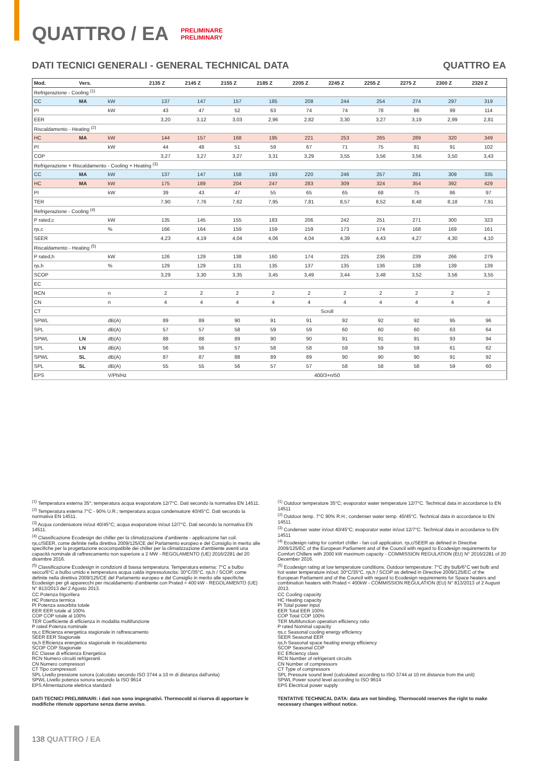QUATTRO / EA
PRELIMINARE
PRELIMINARY
DATI TECNICI GENERALI - GENERAL TECHNICAL DATA QUATTRO EA
| Mod. | Vers. | | 2135 Z | 2145 Z | 2155 Z | 2185 Z | 2205 Z | 2245 Z | 2255 Z | 2275 Z | 2300 Z | 2320 Z |
| --- | --- | --- | --- | --- | --- | --- | --- | --- | --- | --- | --- | --- |
| Refrigerazione - Cooling <sup>(1)</sup> | | | | | | | | | | | | |
| CC | MA | kW | 137 | 147 | 157 | 185 | 208 | 244 | 254 | 274 | 297 | 319 |
| PI | | kW | 43 | 47 | 52 | 63 | 74 | 74 | 78 | 86 | 99 | 114 |
| EER | | | 3,20 | 3,12 | 3,03 | 2,96 | 2,82 | 3,30 | 3,27 | 3,19 | 2,99 | 2,81 |
| Riscaldamento - Heating <sup>(2)</sup> | | | | | | | | | | | | |
| HC | MA | kW | 144 | 157 | 168 | 195 | 221 | 253 | 265 | 289 | 320 | 349 |
| PI | | kW | 44 | 48 | 51 | 59 | 67 | 71 | 75 | 81 | 91 | 102 |
| COP | | | 3,27 | 3,27 | 3,27 | 3,31 | 3,29 | 3,55 | 3,56 | 3,56 | 3,50 | 3,43 |
| Refrigerazione + Riscaldamento - Cooling + Heating <sup>(3)</sup> | | | | | | | | | | | | |
| CC | MA | kW | 137 | 147 | 158 | 193 | 220 | 246 | 257 | 281 | 309 | 335 |
| HC | MA | kW | 175 | 189 | 204 | 247 | 283 | 309 | 324 | 354 | 392 | 429 |
| PI | | kW | 39 | 43 | 47 | 55 | 65 | 65 | 68 | 75 | 86 | 97 |
| TER | | | 7,90 | 7,76 | 7,62 | 7,95 | 7,81 | 8,57 | 8,52 | 8,48 | 8,18 | 7,91 |
| Refrigerazione - Cooling <sup>(4)</sup> | | | | | | | | | | | | |
| P rated,c | | kW | 135 | 145 | 155 | 183 | 206 | 242 | 251 | 271 | 300 | 323 |
| ηs,c | | % | 166 | 164 | 159 | 159 | 159 | 173 | 174 | 168 | 169 | 161 |
| SEER | | | 4,23 | 4,19 | 4,04 | 4,06 | 4,04 | 4,39 | 4,43 | 4,27 | 4,30 | 4,10 |
| Riscaldamento - Heating <sup>(5)</sup> | | | | | | | | | | | | |
| P rated,h | | kW | 126 | 129 | 138 | 160 | 174 | 225 | 236 | 239 | 266 | 279 |
| ηs,h | | % | 129 | 129 | 131 | 135 | 137 | 135 | 136 | 138 | 139 | 139 |
| SCOP | | | 3,29 | 3,30 | 3,35 | 3,45 | 3,49 | 3,44 | 3,48 | 3,52 | 3,56 | 3,55 |
| EC | | | | | | | | | | | | |
| RCN | | n | 2 | 2 | 2 | 2 | 2 | 2 | 2 | 2 | 2 | 2 |
| CN | | n | 4 | 4 | 4 | 4 | 4 | 4 | 4 | 4 | 4 | 4 |
| CT | | | Scroll | | | | | | | | | |
| SPWL | | dB(A) | 89 | 89 | 90 | 91 | 91 | 92 | 92 | 92 | 95 | 96 |
| SPL | | dB(A) | 57 | 57 | 58 | 59 | 59 | 60 | 60 | 60 | 63 | 64 |
| SPWL | LN | dB(A) | 88 | 88 | 89 | 90 | 90 | 91 | 91 | 91 | 93 | 94 |
| SPL | LN | dB(A) | 56 | 56 | 57 | 58 | 58 | 59 | 59 | 59 | 61 | 62 |
| SPWL | SL | dB(A) | 87 | 87 | 88 | 89 | 89 | 90 | 90 | 90 | 91 | 92 |
| SPL | SL | dB(A) | 55 | 55 | 56 | 57 | 57 | 58 | 58 | 58 | 59 | 60 |
| EPS | | V/Ph/Hz | 400/3+n/50 | | | | | | | | | |
<sup>(1)</sup> Temperatura esterna 35°; temperatura acqua evaporatore 12/7°C. Dati secondo la normativa EN 14511.
<sup>(2)</sup> Temperatura esterna 7°C - 90% U.R.; temperatura acqua condensatore 40/45°C. Dati secondo la normativa EN 14511.
<sup>(3)</sup> Acqua condensatore in/out 40/45°C; acqua evaporatore in/out 12/7°C. Dati secondo la normativa EN 14511.
<sup>(4)</sup> Classificazione Ecodesign dei chiller per la climatizzazione d'ambiente - applicazione fan coil. ηs,c/SEER, come definite nella direttiva 2009/125/CE del Parlamento europeo e del Consiglio in merito alle specifiche per la progettazione ecocompatibile dei chiller per la climatizzazione d'ambiente aventi una capacità nominale di raffrescamento non superiore a 2 MW - REGOLAMENTO (UE) 2016/2281 del 20 dicembre 2016.
<sup>(5)</sup> Classificazione Ecodesign in condizioni di bassa temperatura. Temperatura esterna: 7°C a bulbo secco/6°C a bulbo umido e temperatura acqua calda ingresso/uscita: 30°C/35°C. ηs,h / SCOP, come definite nella direttiva 2009/125/CE del Parlamento europeo e del Consiglio in merito alle specifiche Ecodesign per gli apparecchi per riscaldamento d'ambiente con Prated < 400 kW - REGOLAMENTO (UE) N° 813/2013 del 2 Agosto 2013.
CC Potenza frigorifera
HC Potenza termica
PI Potenza assorbita totale
EER EER totale al 100%
COP COP totale al 100%
TER Coefficiente di efficienza in modalita multifunzione
P rated Potenza nominale
ηs,c Efficienza energetica stagionale in raffrescamento
SEER EER Stagionale
ηs,h Efficienza energetica stagionale in riscaldamento
SCOP COP Stagionale
EC Classe di efficienza Energetica
RCN Numero circuiti refrigeranti
CN Numero compressori
CT Tipo compressori
SPL Livello pressione sonora (calcolato secondo ISO 3744 a 10 m di distanza dall'unita)
SPWL Livello potenza sonora secondo la ISO 9614
EPS Alimentazione elettrica standard
DATI TECNICI PRELIMINARI: i dati non sono impegnativi. Thermocold si riserva di apportare le modifiche ritenute opportune senza darne avviso.
<sup>(1)</sup> Outdoor temperature 35°C; evaporator water temperature 12/7°C. Technical data in accordance to EN 14511
<sup>(2)</sup> Outdoor temp. 7°C 90% R.H.; condenser water temp. 40/45°C. Technical data in accordance to EN 14511
<sup>(3)</sup> Condenser water in/out 40/45°C; evaporator water in/out 12/7°C. Technical data in accordance to EN 14511
<sup>(4)</sup> Ecodesign rating for comfort chiller - fan coil application. ηs,c/SEER as defined in Directive 2009/125/EC of the European Parliament and of the Council with regard to Ecodesign requirements for Comfort Chillers with 2000 kW maximum capacity - COMMISSION REGULATION (EU) N° 2016/2281 of 20 December 2016.
<sup>(5)</sup> Ecodesign rating at low temperature conditions. Outdoor temperature: 7°C dry bulb/6°C wet bulb and hot water temperature in/out: 30°C/35°C. ηs,h / SCOP as defined in Directive 2009/125/EC of the European Parliament and of the Council with regard to Ecodesign requirements for Space heaters and combination heaters with Prated < 400kW - COMMISSION REGULATION (EU) N° 813/2013 of 2 August 2013.
CC Cooling capacity
HC Heating capacity
PI Total power input
EER Total EER 100%
COP Total COP 100%
TER Multifunction operation efficiency ratio
P rated Nominal capacity
ηs,c Seasonal cooling energy efficiency
SEER Seasonal EER
ηs,h Seasonal space heating energy efficiency
SCOP Seasonal COP
EC Efficiency class
RCN Number of refrigerant circuits
CN Number of compressors
CT Type of compressors
SPL Pressure sound level (calculated according to ISO 3744 at 10 mt distance from the unit)
SPWL Power sound level according to ISO 9614
EPS Electrical power supply
TENTATIVE TECHNICAL DATA: data are not binding. Thermocold reserves the right to make necessary changes without notice.
138 QUATTRO / EA